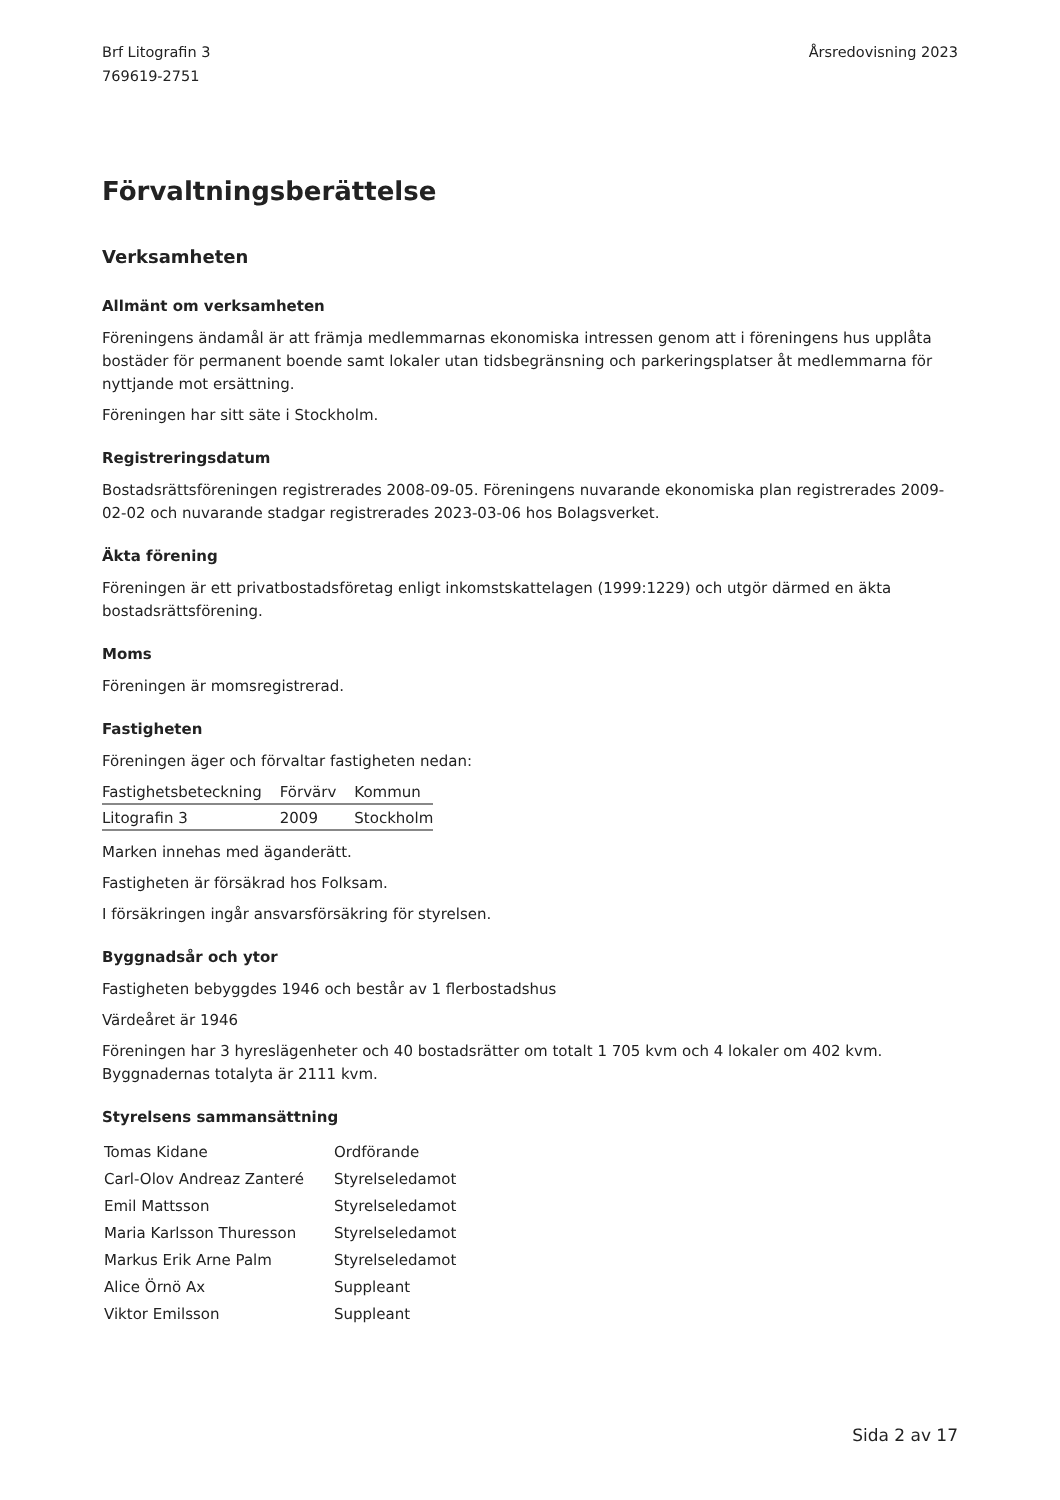Brf Litografin 3
769619-2751
Årsredovisning 2023
Förvaltningsberättelse
Verksamheten
Allmänt om verksamheten
Föreningens ändamål är att främja medlemmarnas ekonomiska intressen genom att i föreningens hus upplåta bostäder för permanent boende samt lokaler utan tidsbegränsning och parkeringsplatser åt medlemmarna för nyttjande mot ersättning.
Föreningen har sitt säte i Stockholm.
Registreringsdatum
Bostadsrättsföreningen registrerades 2008-09-05. Föreningens nuvarande ekonomiska plan registrerades 2009-02-02 och nuvarande stadgar registrerades 2023-03-06 hos Bolagsverket.
Äkta förening
Föreningen är ett privatbostadsföretag enligt inkomstskattelagen (1999:1229) och utgör därmed en äkta bostadsrättsförening.
Moms
Föreningen är momsregistrerad.
Fastigheten
Föreningen äger och förvaltar fastigheten nedan:
| Fastighetsbeteckning | Förvärv | Kommun |
| --- | --- | --- |
| Litografin 3 | 2009 | Stockholm |
Marken innehas med äganderätt.
Fastigheten är försäkrad hos Folksam.
I försäkringen ingår ansvarsförsäkring för styrelsen.
Byggnadsår och ytor
Fastigheten bebyggdes 1946 och består av 1 flerbostadshus
Värdeåret är 1946
Föreningen har 3 hyreslägenheter och 40 bostadsrätter om totalt 1 705 kvm och 4 lokaler om 402 kvm. Byggnadernas totalyta är 2111 kvm.
Styrelsens sammansättning
| Tomas Kidane | Ordförande |
| Carl-Olov Andreaz Zanteré | Styrelseledamot |
| Emil Mattsson | Styrelseledamot |
| Maria Karlsson Thuresson | Styrelseledamot |
| Markus Erik Arne Palm | Styrelseledamot |
| Alice Örnö Ax | Suppleant |
| Viktor Emilsson | Suppleant |
Sida 2 av 17